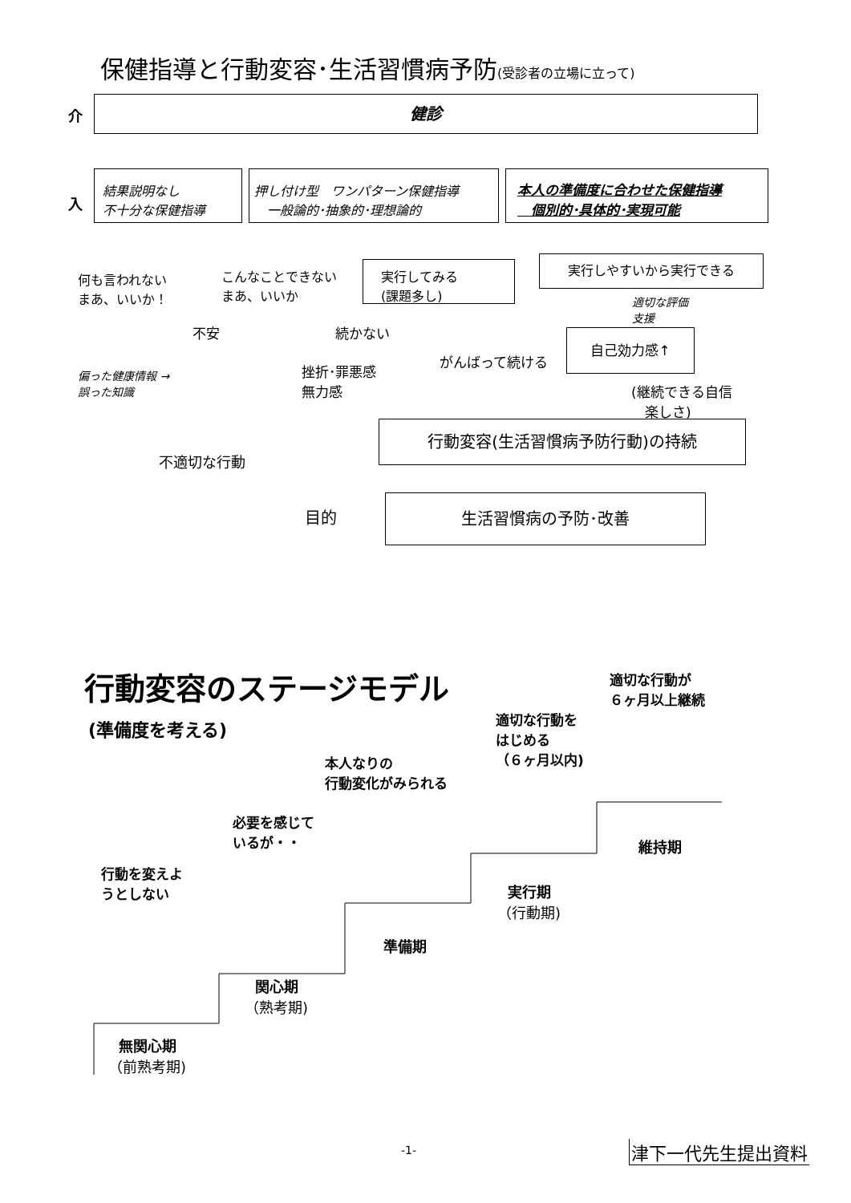保健指導と行動変容･生活習慣病予防(受診者の立場に立って)
介 健診
入
結果説明なし
不十分な保健指導
押し付け型　ワンパターン保健指導
　一般論的･抽象的･理想論的
本人の準備度に合わせた保健指導
　個別的･具体的･実現可能
何も言われない
まあ、いいか！
こんなことできない
まあ、いいか
実行してみる
(課題多し)
実行しやすいから実行できる
適切な評価
支援
不安 続かない 自己効力感↑
偏った健康情報 →
誤った知識
挫折･罪悪感
無力感
がんばって続ける
(継続できる自信
　楽しさ)
行動変容(生活習慣病予防行動)の持続
不適切な行動
目的
生活習慣病の予防･改善
行動変容のステージモデル
適切な行動が
６ヶ月以上継続
(準備度を考える)
適切な行動を
はじめる
（６ヶ月以内)
本人なりの
行動変化がみられる
必要を感じて
いるが・・
維持期
行動を変えよ
うとしない
実行期
（行動期)
準備期
関心期
（熟考期)
無関心期
（前熟考期)
-1- 津下一代先生提出資料